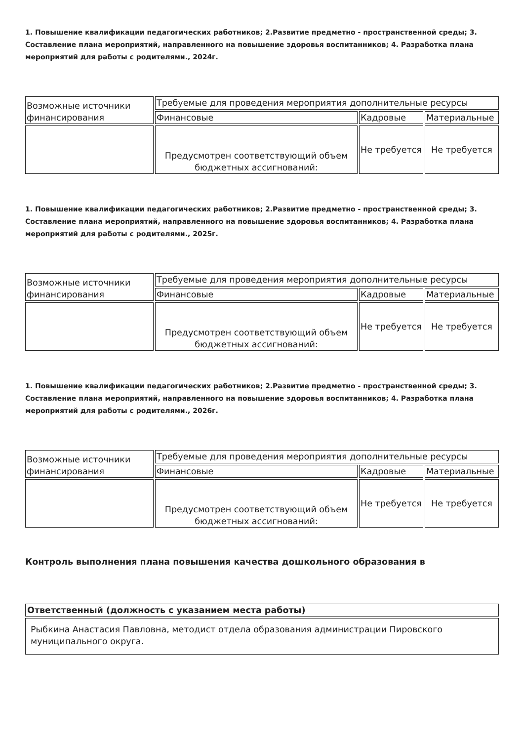1. Повышение квалификации педагогических работников; 2.Развитие предметно - пространственной среды; 3. Составление плана мероприятий, направленного на повышение здоровья воспитанников; 4. Разработка плана мероприятий для работы с родителями., 2024г.
| Возможные источники финансирования | Требуемые для проведения мероприятия дополнительные ресурсы | | |
| | Финансовые | Кадровые | Материальные |
| | Предусмотрен соответствующий объем бюджетных ассигнований: | Не требуется | Не требуется |
1. Повышение квалификации педагогических работников; 2.Развитие предметно - пространственной среды; 3. Составление плана мероприятий, направленного на повышение здоровья воспитанников; 4. Разработка плана мероприятий для работы с родителями., 2025г.
| Возможные источники финансирования | Требуемые для проведения мероприятия дополнительные ресурсы | | |
| | Финансовые | Кадровые | Материальные |
| | Предусмотрен соответствующий объем бюджетных ассигнований: | Не требуется | Не требуется |
1. Повышение квалификации педагогических работников; 2.Развитие предметно - пространственной среды; 3. Составление плана мероприятий, направленного на повышение здоровья воспитанников; 4. Разработка плана мероприятий для работы с родителями., 2026г.
| Возможные источники финансирования | Требуемые для проведения мероприятия дополнительные ресурсы | | |
| | Финансовые | Кадровые | Материальные |
| | Предусмотрен соответствующий объем бюджетных ассигнований: | Не требуется | Не требуется |
Контроль выполнения плана повышения качества дошкольного образования в
| Ответственный (должность с указанием места работы) |
| --- |
| Рыбкина Анастасия Павловна, методист отдела образования администрации Пировского муниципального округа. |